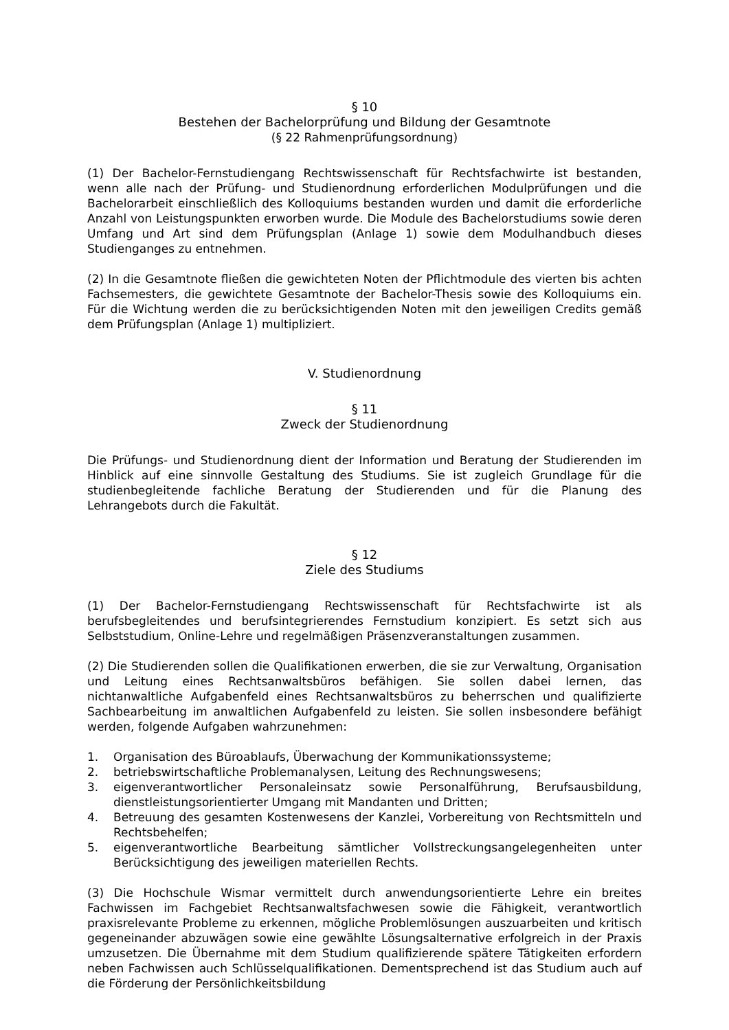§ 10
Bestehen der Bachelorprüfung und Bildung der Gesamtnote
(§ 22 Rahmenprüfungsordnung)
(1) Der Bachelor-Fernstudiengang Rechtswissenschaft für Rechtsfachwirte ist bestanden, wenn alle nach der Prüfung- und Studienordnung erforderlichen Modulprüfungen und die Bachelorarbeit einschließlich des Kolloquiums bestanden wurden und damit die erforderliche Anzahl von Leistungspunkten erworben wurde. Die Module des Bachelorstudiums sowie deren Umfang und Art sind dem Prüfungsplan (Anlage 1) sowie dem Modulhandbuch dieses Studienganges zu entnehmen.
(2) In die Gesamtnote fließen die gewichteten Noten der Pflichtmodule des vierten bis achten Fachsemesters, die gewichtete Gesamtnote der Bachelor-Thesis sowie des Kolloquiums ein. Für die Wichtung werden die zu berücksichtigenden Noten mit den jeweiligen Credits gemäß dem Prüfungsplan (Anlage 1) multipliziert.
V. Studienordnung
§ 11
Zweck der Studienordnung
Die Prüfungs- und Studienordnung dient der Information und Beratung der Studierenden im Hinblick auf eine sinnvolle Gestaltung des Studiums. Sie ist zugleich Grundlage für die studienbegleitende fachliche Beratung der Studierenden und für die Planung des Lehrangebots durch die Fakultät.
§ 12
Ziele des Studiums
(1) Der Bachelor-Fernstudiengang Rechtswissenschaft für Rechtsfachwirte ist als berufsbegleitendes und berufsintegrierendes Fernstudium konzipiert. Es setzt sich aus Selbststudium, Online-Lehre und regelmäßigen Präsenzveranstaltungen zusammen.
(2) Die Studierenden sollen die Qualifikationen erwerben, die sie zur Verwaltung, Organisation und Leitung eines Rechtsanwaltsbüros befähigen. Sie sollen dabei lernen, das nichtanwaltliche Aufgabenfeld eines Rechtsanwaltsbüros zu beherrschen und qualifizierte Sachbearbeitung im anwaltlichen Aufgabenfeld zu leisten. Sie sollen insbesondere befähigt werden, folgende Aufgaben wahrzunehmen:
1. Organisation des Büroablaufs, Überwachung der Kommunikationssysteme;
2. betriebswirtschaftliche Problemanalysen, Leitung des Rechnungswesens;
3. eigenverantwortlicher Personaleinsatz sowie Personalführung, Berufsausbildung, dienstleistungsorientierter Umgang mit Mandanten und Dritten;
4. Betreuung des gesamten Kostenwesens der Kanzlei, Vorbereitung von Rechtsmitteln und Rechtsbehelfen;
5. eigenverantwortliche Bearbeitung sämtlicher Vollstreckungsangelegenheiten unter Berücksichtigung des jeweiligen materiellen Rechts.
(3) Die Hochschule Wismar vermittelt durch anwendungsorientierte Lehre ein breites Fachwissen im Fachgebiet Rechtsanwaltsfachwesen sowie die Fähigkeit, verantwortlich praxisrelevante Probleme zu erkennen, mögliche Problemlösungen auszuarbeiten und kritisch gegeneinander abzuwägen sowie eine gewählte Lösungsalternative erfolgreich in der Praxis umzusetzen. Die Übernahme mit dem Studium qualifizierende spätere Tätigkeiten erfordern neben Fachwissen auch Schlüsselqualifikationen. Dementsprechend ist das Studium auch auf die Förderung der Persönlichkeitsbildung